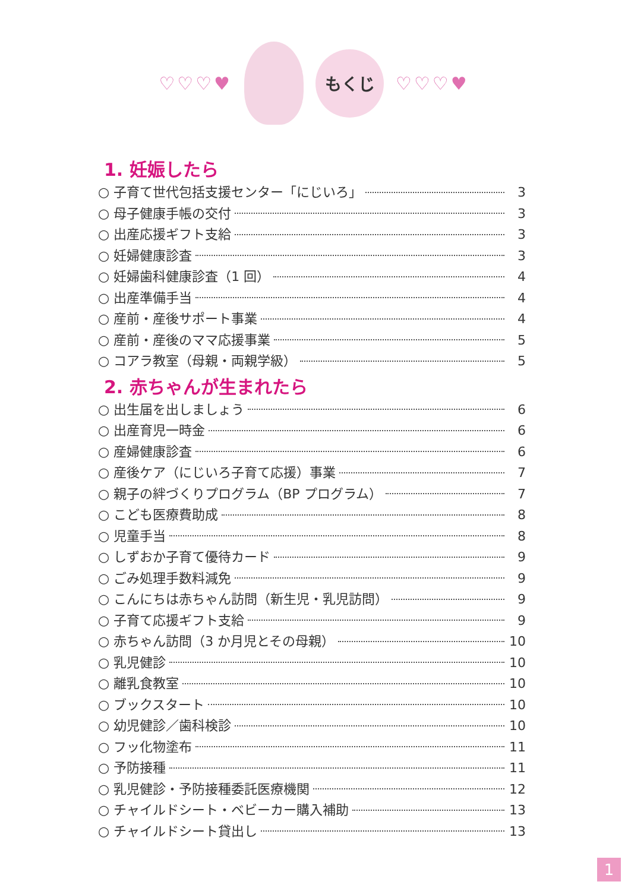♡♡♡♥
もくじ
♡♡♡♥
1. 妊娠したら
○ 子育て世代包括支援センター「にじいろ」 3
○ 母子健康手帳の交付 3
○ 出産応援ギフト支給 3
○ 妊婦健康診査 3
○ 妊婦歯科健康診査（1 回） 4
○ 出産準備手当 4
○ 産前・産後サポート事業 4
○ 産前・産後のママ応援事業 5
○ コアラ教室（母親・両親学級） 5
2. 赤ちゃんが生まれたら
○ 出生届を出しましょう 6
○ 出産育児一時金 6
○ 産婦健康診査 6
○ 産後ケア（にじいろ子育て応援）事業 7
○ 親子の絆づくりプログラム（BP プログラム） 7
○ こども医療費助成 8
○ 児童手当 8
○ しずおか子育て優待カード 9
○ ごみ処理手数料減免 9
○ こんにちは赤ちゃん訪問（新生児・乳児訪問） 9
○ 子育て応援ギフト支給 9
○ 赤ちゃん訪問（3 か月児とその母親） 10
○ 乳児健診 10
○ 離乳食教室 10
○ ブックスタート 10
○ 幼児健診／歯科検診 10
○ フッ化物塗布 11
○ 予防接種 11
○ 乳児健診・予防接種委託医療機関 12
○ チャイルドシート・ベビーカー購入補助 13
○ チャイルドシート貸出し 13
1